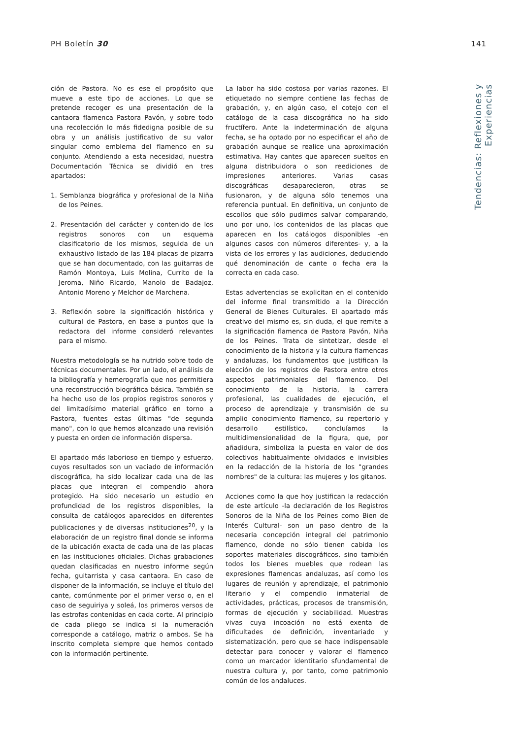PH Boletín 30 141
ción de Pastora. No es ese el propósito que mueve a este tipo de acciones. Lo que se pretende recoger es una presentación de la cantaora flamenca Pastora Pavón, y sobre todo una recolección lo más fidedigna posible de su obra y un análisis justificativo de su valor singular como emblema del flamenco en su conjunto. Atendiendo a esta necesidad, nuestra Documentación Técnica se dividió en tres apartados:
1. Semblanza biográfica y profesional de la Niña de los Peines.
2. Presentación del carácter y contenido de los registros sonoros con un esquema clasificatorio de los mismos, seguida de un exhaustivo listado de las 184 placas de pizarra que se han documentado, con las guitarras de Ramón Montoya, Luis Molina, Currito de la Jeroma, Niño Ricardo, Manolo de Badajoz, Antonio Moreno y Melchor de Marchena.
3. Reflexión sobre la significación histórica y cultural de Pastora, en base a puntos que la redactora del informe consideró relevantes para el mismo.
Nuestra metodología se ha nutrido sobre todo de técnicas documentales. Por un lado, el análisis de la bibliografía y hemerografía que nos permitiera una reconstrucción biográfica básica. También se ha hecho uso de los propios registros sonoros y del limitadísimo material gráfico en torno a Pastora, fuentes estas últimas "de segunda mano", con lo que hemos alcanzado una revisión y puesta en orden de información dispersa.
El apartado más laborioso en tiempo y esfuerzo, cuyos resultados son un vaciado de información discográfica, ha sido localizar cada una de las placas que integran el compendio ahora protegido. Ha sido necesario un estudio en profundidad de los registros disponibles, la consulta de catálogos aparecidos en diferentes publicaciones y de diversas instituciones<sup>20</sup>, y la elaboración de un registro final donde se informa de la ubicación exacta de cada una de las placas en las instituciones oficiales. Dichas grabaciones quedan clasificadas en nuestro informe según fecha, guitarrista y casa cantaora. En caso de disponer de la información, se incluye el título del cante, comúnmente por el primer verso o, en el caso de seguiriya y soleá, los primeros versos de las estrofas contenidas en cada corte. Al principio de cada pliego se indica si la numeración corresponde a catálogo, matriz o ambos. Se ha inscrito completa siempre que hemos contado con la información pertinente.
La labor ha sido costosa por varias razones. El etiquetado no siempre contiene las fechas de grabación, y, en algún caso, el cotejo con el catálogo de la casa discográfica no ha sido fructífero. Ante la indeterminación de alguna fecha, se ha optado por no especificar el año de grabación aunque se realice una aproximación estimativa. Hay cantes que aparecen sueltos en alguna distribuidora o son reediciones de impresiones anteriores. Varias casas discográficas desaparecieron, otras se fusionaron, y de alguna sólo tenemos una referencia puntual. En definitiva, un conjunto de escollos que sólo pudimos salvar comparando, uno por uno, los contenidos de las placas que aparecen en los catálogos disponibles -en algunos casos con números diferentes- y, a la vista de los errores y las audiciones, deduciendo qué denominación de cante o fecha era la correcta en cada caso.
Estas advertencias se explicitan en el contenido del informe final transmitido a la Dirección General de Bienes Culturales. El apartado más creativo del mismo es, sin duda, el que remite a la significación flamenca de Pastora Pavón, Niña de los Peines. Trata de sintetizar, desde el conocimiento de la historia y la cultura flamencas y andaluzas, los fundamentos que justifican la elección de los registros de Pastora entre otros aspectos patrimoniales del flamenco. Del conocimiento de la historia, la carrera profesional, las cualidades de ejecución, el proceso de aprendizaje y transmisión de su amplio conocimiento flamenco, su repertorio y desarrollo estilístico, concluíamos la multidimensionalidad de la figura, que, por añadidura, simboliza la puesta en valor de dos colectivos habitualmente olvidados e invisibles en la redacción de la historia de los "grandes nombres" de la cultura: las mujeres y los gitanos.
Acciones como la que hoy justifican la redacción de este artículo -la declaración de los Registros Sonoros de la Niña de los Peines como Bien de Interés Cultural- son un paso dentro de la necesaria concepción integral del patrimonio flamenco, donde no sólo tienen cabida los soportes materiales discográficos, sino también todos los bienes muebles que rodean las expresiones flamencas andaluzas, así como los lugares de reunión y aprendizaje, el patrimonio literario y el compendio inmaterial de actividades, prácticas, procesos de transmisión, formas de ejecución y sociabilidad. Muestras vivas cuya incoación no está exenta de dificultades de definición, inventariado y sistematización, pero que se hace indispensable detectar para conocer y valorar el flamenco como un marcador identitario sfundamental de nuestra cultura y, por tanto, como patrimonio común de los andaluces.
Tendencias: Reflexiones y Experiencias